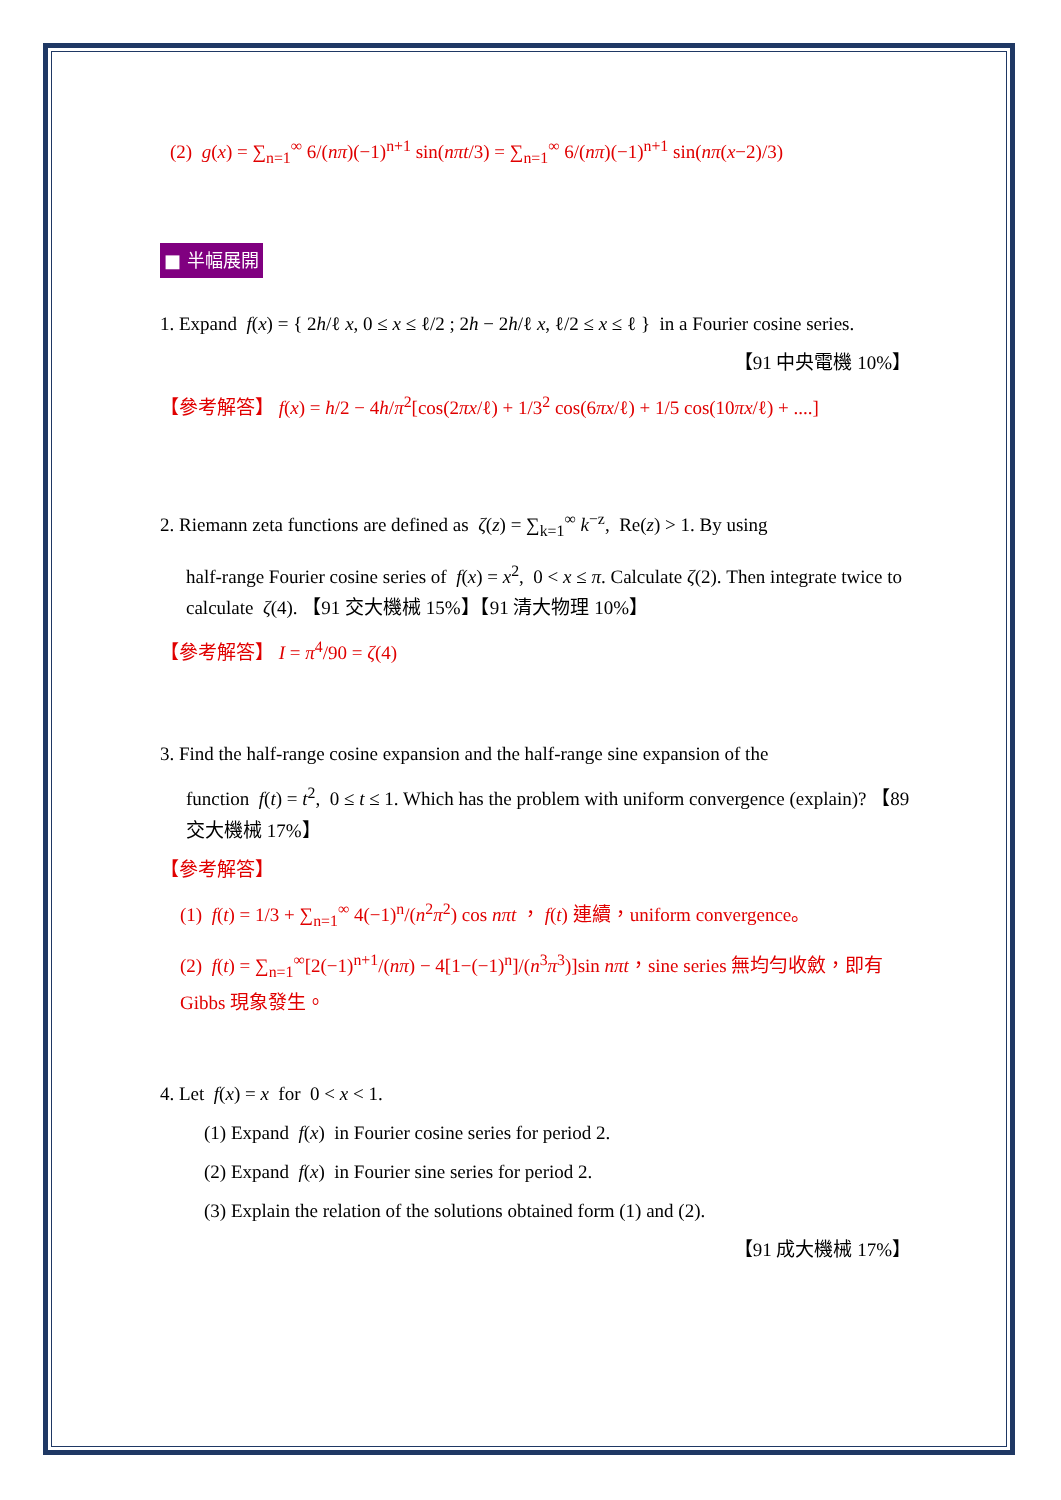(2) g(x) = ∑<sub>n=1</sub><sup>∞</sup> 6/(nπ)(−1)<sup>n+1</sup> sin(nπt/3) = ∑<sub>n=1</sub><sup>∞</sup> 6/(nπ)(−1)<sup>n+1</sup> sin(nπ(x−2)/3)
■ 半幅展開
1. Expand f(x) = { 2h/ℓ x, 0 ≤ x ≤ ℓ/2 ; 2h − 2h/ℓ x, ℓ/2 ≤ x ≤ ℓ } in a Fourier cosine series.
【91 中央電機 10%】
【參考解答】 f(x) = h/2 − 4h/π<sup>2</sup>[cos(2πx/ℓ) + 1/3<sup>2</sup> cos(6πx/ℓ) + 1/5 cos(10πx/ℓ) + ....]
2. Riemann zeta functions are defined as ζ(z) = ∑<sub>k=1</sub><sup>∞</sup> k<sup>−z</sup>, Re(z) > 1. By using
half-range Fourier cosine series of f(x) = x<sup>2</sup>, 0 < x ≤ π. Calculate ζ(2). Then integrate twice to calculate ζ(4). 【91 交大機械 15%】【91 清大物理 10%】
【參考解答】 I = π<sup>4</sup>/90 = ζ(4)
3. Find the half-range cosine expansion and the half-range sine expansion of the
function f(t) = t<sup>2</sup>, 0 ≤ t ≤ 1. Which has the problem with uniform convergence (explain)? 【89 交大機械 17%】
【參考解答】
(1) f(t) = 1/3 + ∑<sub>n=1</sub><sup>∞</sup> 4(−1)<sup>n</sup>/(n<sup>2</sup>π<sup>2</sup>) cos nπt ， f(t) 連續，uniform convergence。
(2) f(t) = ∑<sub>n=1</sub><sup>∞</sup>[2(−1)<sup>n+1</sup>/(nπ) − 4[1−(−1)<sup>n</sup>]/(n<sup>3</sup>π<sup>3</sup>)]sin nπt，sine series 無均勻收斂，即有 Gibbs 現象發生。
4. Let f(x) = x for 0 < x < 1.
(1) Expand f(x) in Fourier cosine series for period 2.
(2) Expand f(x) in Fourier sine series for period 2.
(3) Explain the relation of the solutions obtained form (1) and (2).
【91 成大機械 17%】